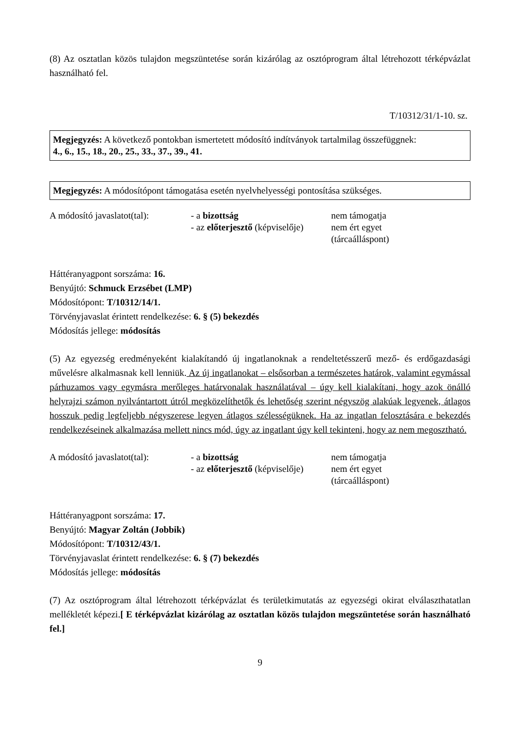(8) Az osztatlan közös tulajdon megszüntetése során kizárólag az osztóprogram által létrehozott térképvázlat használható fel.
T/10312/31/1-10. sz.
Megjegyzés: A következő pontokban ismertetett módosító indítványok tartalmilag összefüggnek:
4., 6., 15., 18., 20., 25., 33., 37., 39., 41.
Megjegyzés: A módosítópont támogatása esetén nyelvhelyességi pontosítása szükséges.
A módosító javaslatot(tal):
- a bizottság
- az előterjesztő (képviselője)
nem támogatja
nem ért egyet
(tárcaálláspont)
Háttéranyagpont sorszáma: 16.
Benyújtó: Schmuck Erzsébet (LMP)
Módosítópont: T/10312/14/1.
Törvényjavaslat érintett rendelkezése: 6. § (5) bekezdés
Módosítás jellege: módosítás
(5) Az egyezség eredményeként kialakítandó új ingatlanoknak a rendeltetésszerű mező- és erdőgazdasági művelésre alkalmasnak kell lenniük. Az új ingatlanokat – elsősorban a természetes határok, valamint egymással párhuzamos vagy egymásra merőleges határvonalak használatával – úgy kell kialakítani, hogy azok önálló helyrajzi számon nyilvántartott útról megközelíthetők és lehetőség szerint négyszög alakúak legyenek, átlagos hosszuk pedig legfeljebb négyszerese legyen átlagos szélességüknek. Ha az ingatlan felosztására e bekezdés rendelkezéseinek alkalmazása mellett nincs mód, úgy az ingatlant úgy kell tekinteni, hogy az nem megosztható.
A módosító javaslatot(tal):
- a bizottság
- az előterjesztő (képviselője)
nem támogatja
nem ért egyet
(tárcaálláspont)
Háttéranyagpont sorszáma: 17.
Benyújtó: Magyar Zoltán (Jobbik)
Módosítópont: T/10312/43/1.
Törvényjavaslat érintett rendelkezése: 6. § (7) bekezdés
Módosítás jellege: módosítás
(7) Az osztóprogram által létrehozott térképvázlat és területkimutatás az egyezségi okirat elválaszthatatlan mellékletét képezi.[ E térképvázlat kizárólag az osztatlan közös tulajdon megszüntetése során használható fel.]
9